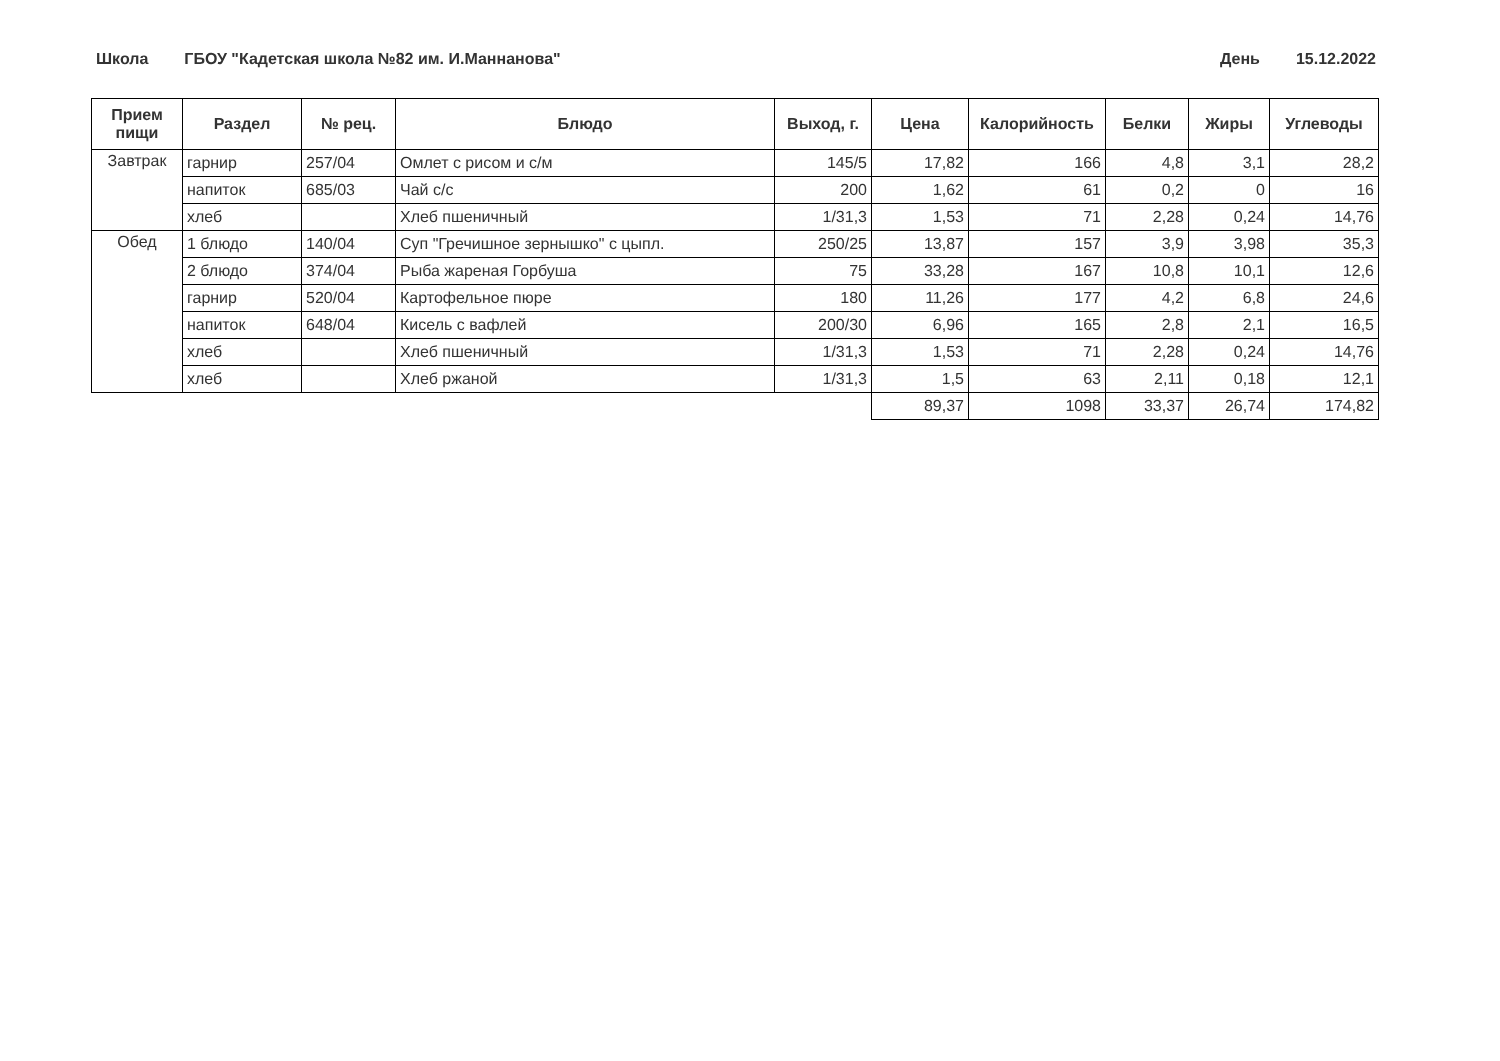Школа ГБОУ "Кадетская школа №82 им. И.Маннанова"
День 15.12.2022
| Прием пищи | Раздел | № рец. | Блюдо | Выход, г. | Цена | Калорийность | Белки | Жиры | Углеводы |
| --- | --- | --- | --- | --- | --- | --- | --- | --- | --- |
| Завтрак | гарнир | 257/04 | Омлет с рисом и с/м | 145/5 | 17,82 | 166 | 4,8 | 3,1 | 28,2 |
| | напиток | 685/03 | Чай с/с | 200 | 1,62 | 61 | 0,2 | 0 | 16 |
| | хлеб | | Хлеб пшеничный | 1/31,3 | 1,53 | 71 | 2,28 | 0,24 | 14,76 |
| Обед | 1 блюдо | 140/04 | Суп "Гречишное зернышко" с цыпл. | 250/25 | 13,87 | 157 | 3,9 | 3,98 | 35,3 |
| | 2 блюдо | 374/04 | Рыба жареная Горбуша | 75 | 33,28 | 167 | 10,8 | 10,1 | 12,6 |
| | гарнир | 520/04 | Картофельное пюре | 180 | 11,26 | 177 | 4,2 | 6,8 | 24,6 |
| | напиток | 648/04 | Кисель с вафлей | 200/30 | 6,96 | 165 | 2,8 | 2,1 | 16,5 |
| | хлеб | | Хлеб пшеничный | 1/31,3 | 1,53 | 71 | 2,28 | 0,24 | 14,76 |
| | хлеб | | Хлеб ржаной | 1/31,3 | 1,5 | 63 | 2,11 | 0,18 | 12,1 |
| | | | | | 89,37 | 1098 | 33,37 | 26,74 | 174,82 |